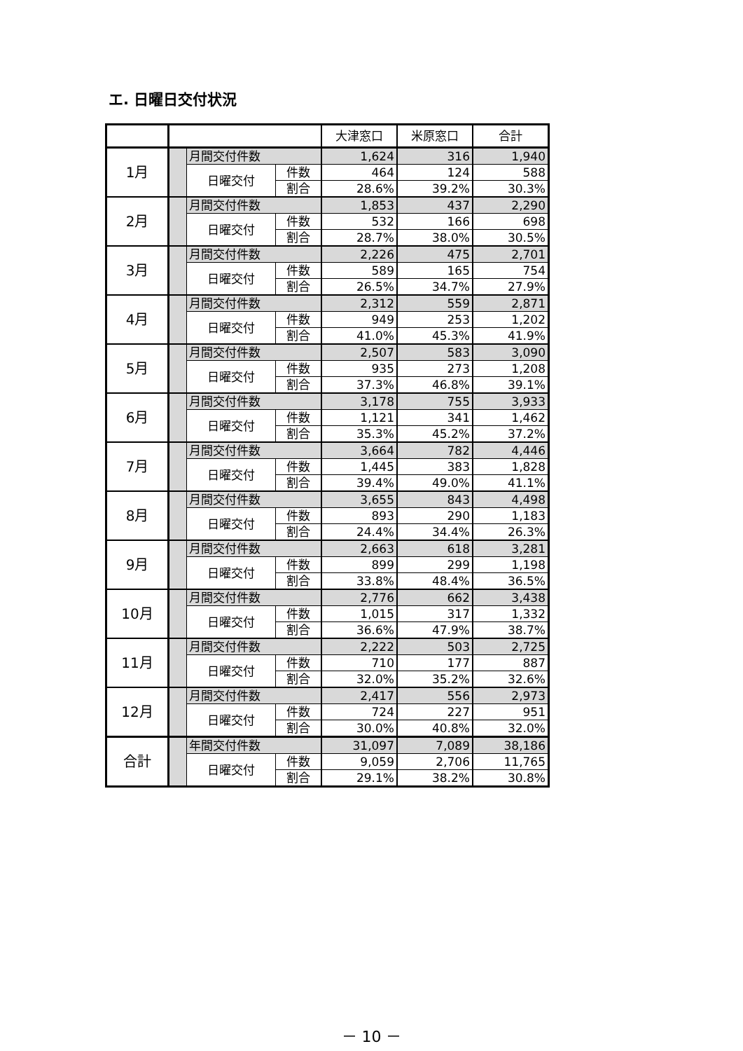エ. 日曜日交付状況
| | | | | 大津窓口 | 米原窓口 | 合計 |
| --- | --- | --- | --- | --- | --- | --- |
| 1月 | | 月間交付件数 | | 1,624 | 316 | 1,940 |
| | | 日曜交付 | 件数 | 464 | 124 | 588 |
| | | | 割合 | 28.6% | 39.2% | 30.3% |
| 2月 | | 月間交付件数 | | 1,853 | 437 | 2,290 |
| | | 日曜交付 | 件数 | 532 | 166 | 698 |
| | | | 割合 | 28.7% | 38.0% | 30.5% |
| 3月 | | 月間交付件数 | | 2,226 | 475 | 2,701 |
| | | 日曜交付 | 件数 | 589 | 165 | 754 |
| | | | 割合 | 26.5% | 34.7% | 27.9% |
| 4月 | | 月間交付件数 | | 2,312 | 559 | 2,871 |
| | | 日曜交付 | 件数 | 949 | 253 | 1,202 |
| | | | 割合 | 41.0% | 45.3% | 41.9% |
| 5月 | | 月間交付件数 | | 2,507 | 583 | 3,090 |
| | | 日曜交付 | 件数 | 935 | 273 | 1,208 |
| | | | 割合 | 37.3% | 46.8% | 39.1% |
| 6月 | | 月間交付件数 | | 3,178 | 755 | 3,933 |
| | | 日曜交付 | 件数 | 1,121 | 341 | 1,462 |
| | | | 割合 | 35.3% | 45.2% | 37.2% |
| 7月 | | 月間交付件数 | | 3,664 | 782 | 4,446 |
| | | 日曜交付 | 件数 | 1,445 | 383 | 1,828 |
| | | | 割合 | 39.4% | 49.0% | 41.1% |
| 8月 | | 月間交付件数 | | 3,655 | 843 | 4,498 |
| | | 日曜交付 | 件数 | 893 | 290 | 1,183 |
| | | | 割合 | 24.4% | 34.4% | 26.3% |
| 9月 | | 月間交付件数 | | 2,663 | 618 | 3,281 |
| | | 日曜交付 | 件数 | 899 | 299 | 1,198 |
| | | | 割合 | 33.8% | 48.4% | 36.5% |
| 10月 | | 月間交付件数 | | 2,776 | 662 | 3,438 |
| | | 日曜交付 | 件数 | 1,015 | 317 | 1,332 |
| | | | 割合 | 36.6% | 47.9% | 38.7% |
| 11月 | | 月間交付件数 | | 2,222 | 503 | 2,725 |
| | | 日曜交付 | 件数 | 710 | 177 | 887 |
| | | | 割合 | 32.0% | 35.2% | 32.6% |
| 12月 | | 月間交付件数 | | 2,417 | 556 | 2,973 |
| | | 日曜交付 | 件数 | 724 | 227 | 951 |
| | | | 割合 | 30.0% | 40.8% | 32.0% |
| 合計 | | 年間交付件数 | | 31,097 | 7,089 | 38,186 |
| | | 日曜交付 | 件数 | 9,059 | 2,706 | 11,765 |
| | | | 割合 | 29.1% | 38.2% | 30.8% |
－ 10 －